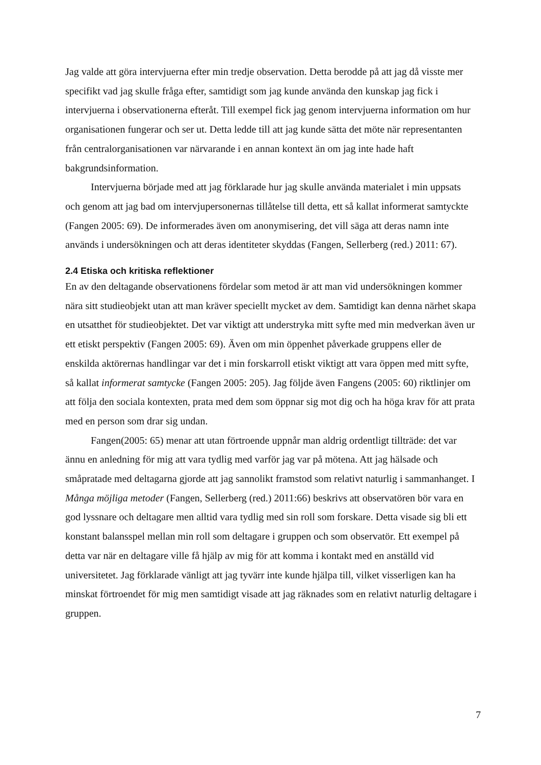Jag valde att göra intervjuerna efter min tredje observation. Detta berodde på att jag då visste mer specifikt vad jag skulle fråga efter, samtidigt som jag kunde använda den kunskap jag fick i intervjuerna i observationerna efteråt. Till exempel fick jag genom intervjuerna information om hur organisationen fungerar och ser ut. Detta ledde till att jag kunde sätta det möte när representanten från centralorganisationen var närvarande i en annan kontext än om jag inte hade haft bakgrundsinformation.
Intervjuerna började med att jag förklarade hur jag skulle använda materialet i min uppsats och genom att jag bad om intervjupersonernas tillåtelse till detta, ett så kallat informerat samtyckte (Fangen 2005: 69). De informerades även om anonymisering, det vill säga att deras namn inte används i undersökningen och att deras identiteter skyddas (Fangen, Sellerberg (red.) 2011: 67).
2.4 Etiska och kritiska reflektioner
En av den deltagande observationens fördelar som metod är att man vid undersökningen kommer nära sitt studieobjekt utan att man kräver speciellt mycket av dem. Samtidigt kan denna närhet skapa en utsatthet för studieobjektet. Det var viktigt att understryka mitt syfte med min medverkan även ur ett etiskt perspektiv (Fangen 2005: 69). Även om min öppenhet påverkade gruppens eller de enskilda aktörernas handlingar var det i min forskarroll etiskt viktigt att vara öppen med mitt syfte, så kallat informerat samtycke (Fangen 2005: 205). Jag följde även Fangens (2005: 60) riktlinjer om att följa den sociala kontexten, prata med dem som öppnar sig mot dig och ha höga krav för att prata med en person som drar sig undan.
Fangen(2005: 65) menar att utan förtroende uppnår man aldrig ordentligt tillträde: det var ännu en anledning för mig att vara tydlig med varför jag var på mötena. Att jag hälsade och småpratade med deltagarna gjorde att jag sannolikt framstod som relativt naturlig i sammanhanget. I Många möjliga metoder (Fangen, Sellerberg (red.) 2011:66) beskrivs att observatören bör vara en god lyssnare och deltagare men alltid vara tydlig med sin roll som forskare. Detta visade sig bli ett konstant balansspel mellan min roll som deltagare i gruppen och som observatör. Ett exempel på detta var när en deltagare ville få hjälp av mig för att komma i kontakt med en anställd vid universitetet. Jag förklarade vänligt att jag tyvärr inte kunde hjälpa till, vilket visserligen kan ha minskat förtroendet för mig men samtidigt visade att jag räknades som en relativt naturlig deltagare i gruppen.
7